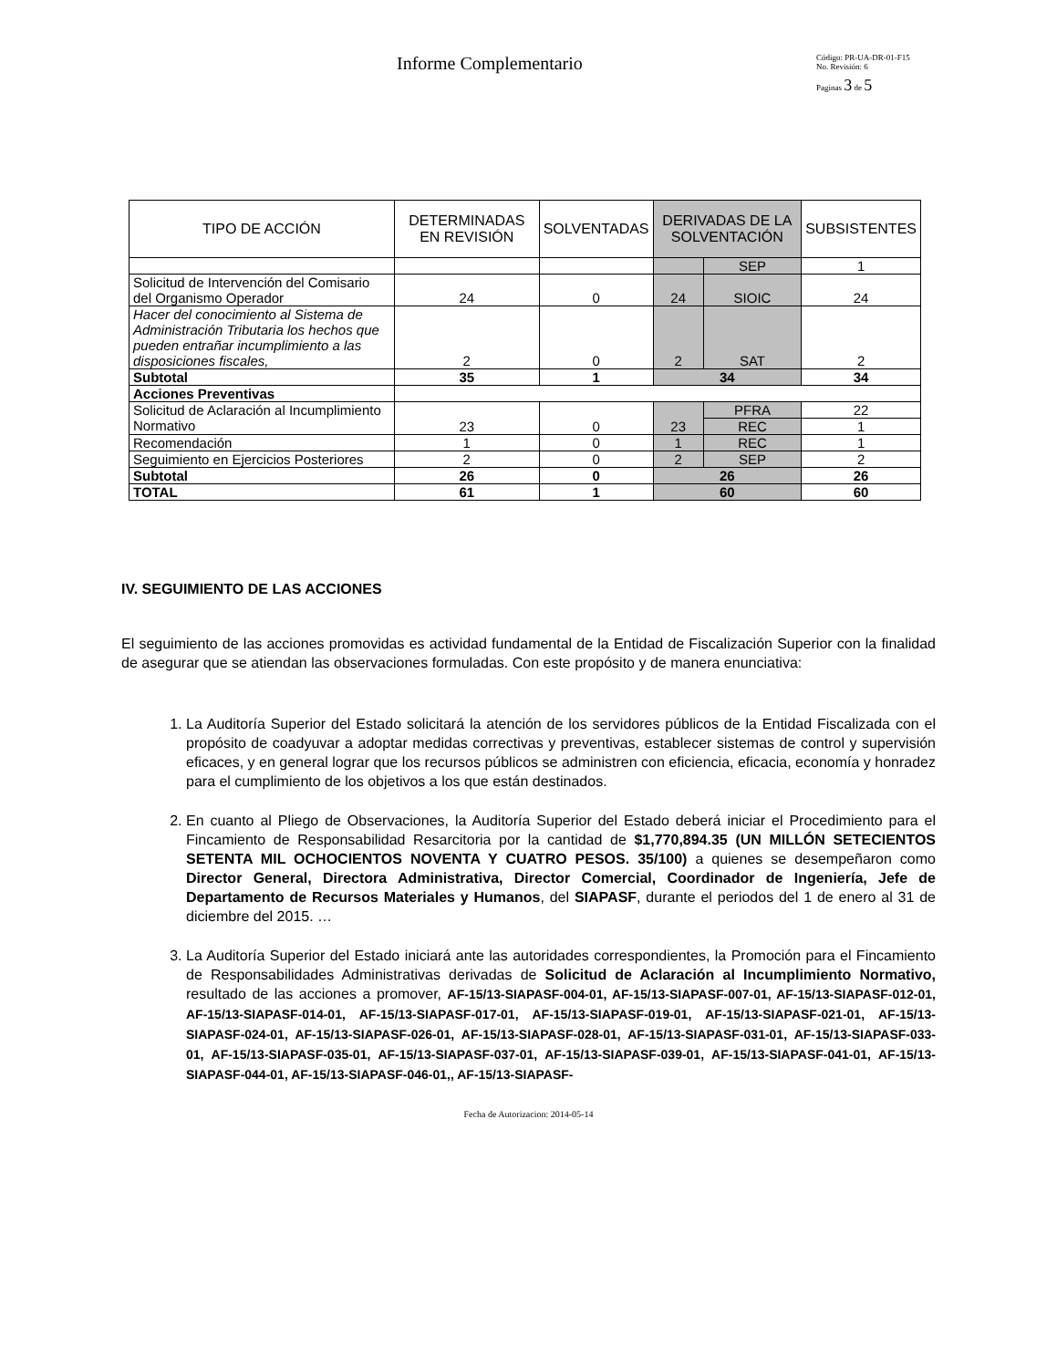Informe Complementario
Código: PR-UA-DR-01-F15
No. Revisión: 6
Paginas 3 de 5
| TIPO DE ACCIÓN | DETERMINADAS EN REVISIÓN | SOLVENTADAS | DERIVADAS DE LA SOLVENTACIÓN | | SUBSISTENTES |
| --- | --- | --- | --- | --- | --- |
| | | | | SEP | 1 |
| Solicitud de Intervención del Comisario del Organismo Operador | 24 | 0 | 24 | SIOIC | 24 |
| Hacer del conocimiento al Sistema de Administración Tributaria los hechos que pueden entrañar incumplimiento a las disposiciones fiscales, | 2 | 0 | 2 | SAT | 2 |
| Subtotal | 35 | 1 | 34 | | 34 |
| Acciones Preventivas | | | | | |
| Solicitud de Aclaración al Incumplimiento Normativo | 23 | 0 | 23 | PFRA | 22 |
| | | | | REC | 1 |
| Recomendación | 1 | 0 | 1 | REC | 1 |
| Seguimiento en Ejercicios Posteriores | 2 | 0 | 2 | SEP | 2 |
| Subtotal | 26 | 0 | 26 | | 26 |
| TOTAL | 61 | 1 | 60 | | 60 |
IV. SEGUIMIENTO DE LAS ACCIONES
El seguimiento de las acciones promovidas es actividad fundamental de la Entidad de Fiscalización Superior con la finalidad de asegurar que se atiendan las observaciones formuladas. Con este propósito y de manera enunciativa:
1. La Auditoría Superior del Estado solicitará la atención de los servidores públicos de la Entidad Fiscalizada con el propósito de coadyuvar a adoptar medidas correctivas y preventivas, establecer sistemas de control y supervisión eficaces, y en general lograr que los recursos públicos se administren con eficiencia, eficacia, economía y honradez para el cumplimiento de los objetivos a los que están destinados.
2. En cuanto al Pliego de Observaciones, la Auditoría Superior del Estado deberá iniciar el Procedimiento para el Fincamiento de Responsabilidad Resarcitoria por la cantidad de $1,770,894.35 (UN MILLÓN SETECIENTOS SETENTA MIL OCHOCIENTOS NOVENTA Y CUATRO PESOS. 35/100) a quienes se desempeñaron como Director General, Directora Administrativa, Director Comercial, Coordinador de Ingeniería, Jefe de Departamento de Recursos Materiales y Humanos, del SIAPASF, durante el periodos del 1 de enero al 31 de diciembre del 2015. …
3. La Auditoría Superior del Estado iniciará ante las autoridades correspondientes, la Promoción para el Fincamiento de Responsabilidades Administrativas derivadas de Solicitud de Aclaración al Incumplimiento Normativo, resultado de las acciones a promover, AF-15/13-SIAPASF-004-01, AF-15/13-SIAPASF-007-01, AF-15/13-SIAPASF-012-01, AF-15/13-SIAPASF-014-01, AF-15/13-SIAPASF-017-01, AF-15/13-SIAPASF-019-01, AF-15/13-SIAPASF-021-01, AF-15/13-SIAPASF-024-01, AF-15/13-SIAPASF-026-01, AF-15/13-SIAPASF-028-01, AF-15/13-SIAPASF-031-01, AF-15/13-SIAPASF-033-01, AF-15/13-SIAPASF-035-01, AF-15/13-SIAPASF-037-01, AF-15/13-SIAPASF-039-01, AF-15/13-SIAPASF-041-01, AF-15/13-SIAPASF-044-01, AF-15/13-SIAPASF-046-01,, AF-15/13-SIAPASF-
Fecha de Autorizacion: 2014-05-14